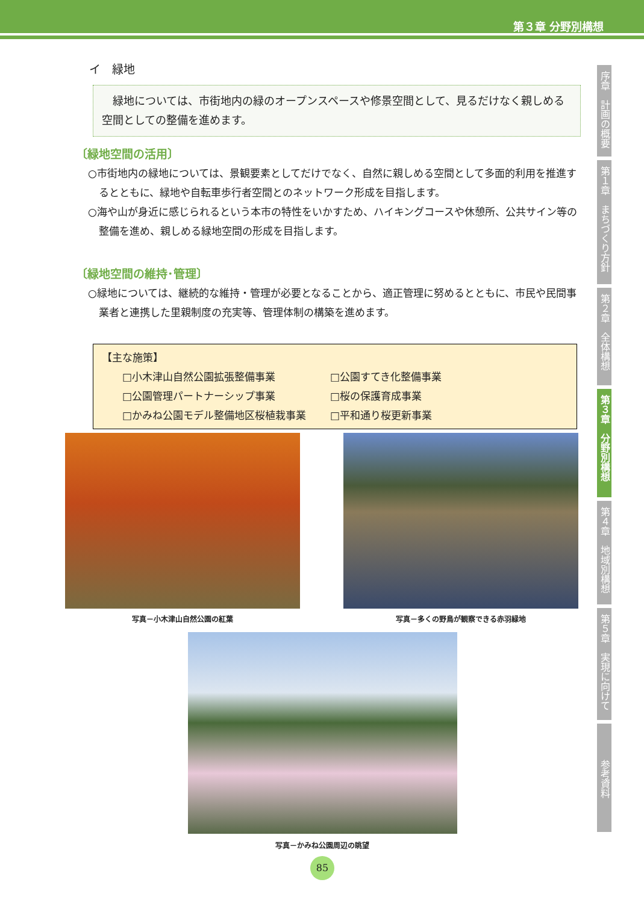第３章 分野別構想
イ　緑地
　緑地については、市街地内の緑のオープンスペースや修景空間として、見るだけなく親しめる空間としての整備を進めます。
〔緑地空間の活用〕
○市街地内の緑地については、景観要素としてだけでなく、自然に親しめる空間として多面的利用を推進するとともに、緑地や自転車歩行者空間とのネットワーク形成を目指します。
○海や山が身近に感じられるという本市の特性をいかすため、ハイキングコースや休憩所、公共サイン等の整備を進め、親しめる緑地空間の形成を目指します。
〔緑地空間の維持･管理〕
○緑地については、継続的な維持・管理が必要となることから、適正管理に努めるとともに、市民や民間事業者と連携した里親制度の充実等、管理体制の構築を進めます。
【主な施策】
| □小木津山自然公園拡張整備事業 | □公園すてき化整備事業 |
| □公園管理パートナーシップ事業 | □桜の保護育成事業 |
| □かみね公園モデル整備地区桜植栽事業 | □平和通り桜更新事業 |
写真－小木津山自然公園の紅葉 写真－多くの野鳥が観察できる赤羽緑地
写真－かみね公園周辺の眺望
序章　計画の概要
第１章　まちづくり方針
第２章　全体構想
第３章　分野別構想
第４章　地域別構想
第５章　実現に向けて
参考資料
85